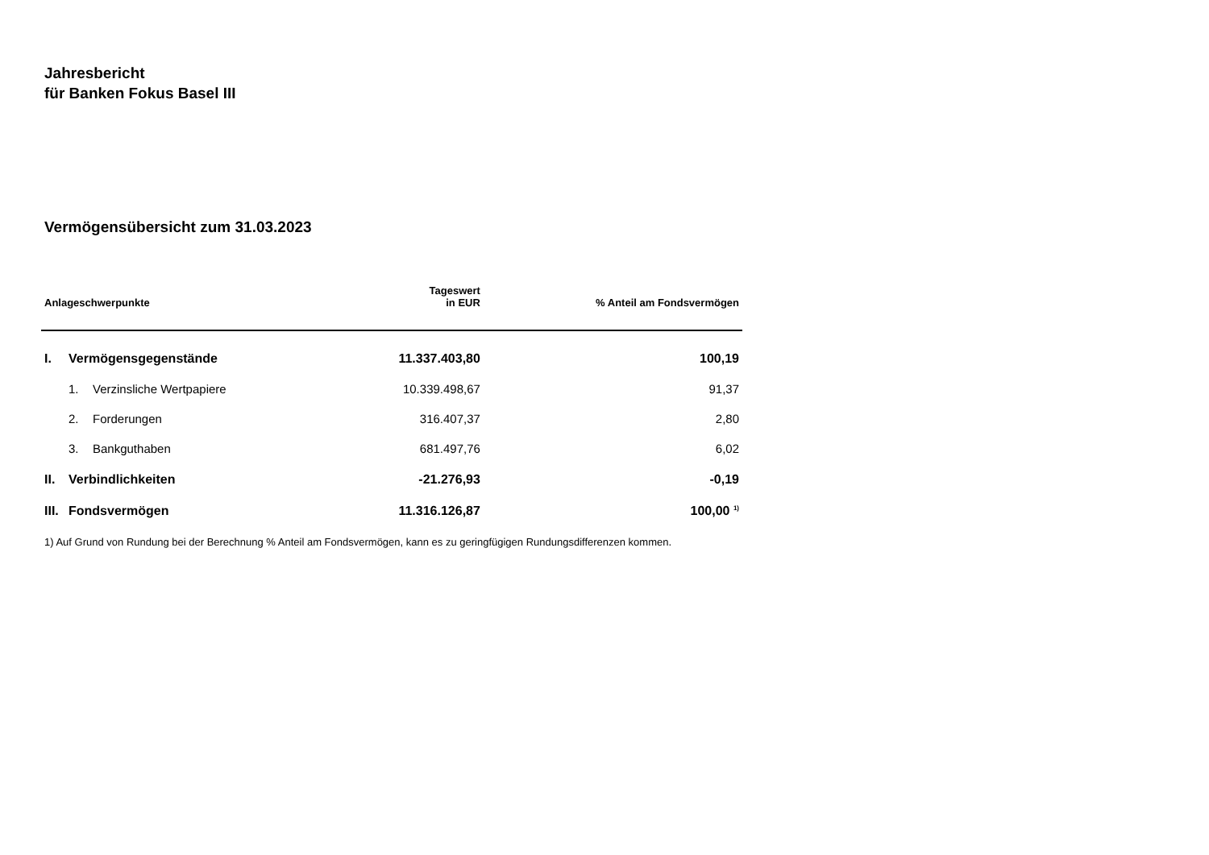Jahresbericht
für Banken Fokus Basel III
Vermögensübersicht zum 31.03.2023
| Anlageschwerpunkte | | | Tageswert in EUR | % Anteil am Fondsvermögen |
| --- | --- | --- | --- | --- |
| I. | Vermögensgegenstände | | 11.337.403,80 | 100,19 |
| | 1. | Verzinsliche Wertpapiere | 10.339.498,67 | 91,37 |
| | 2. | Forderungen | 316.407,37 | 2,80 |
| | 3. | Bankguthaben | 681.497,76 | 6,02 |
| II. | Verbindlichkeiten | | -21.276,93 | -0,19 |
| III. | Fondsvermögen | | 11.316.126,87 | 100,00 <sup>1)</sup> |
1) Auf Grund von Rundung bei der Berechnung % Anteil am Fondsvermögen, kann es zu geringfügigen Rundungsdifferenzen kommen.